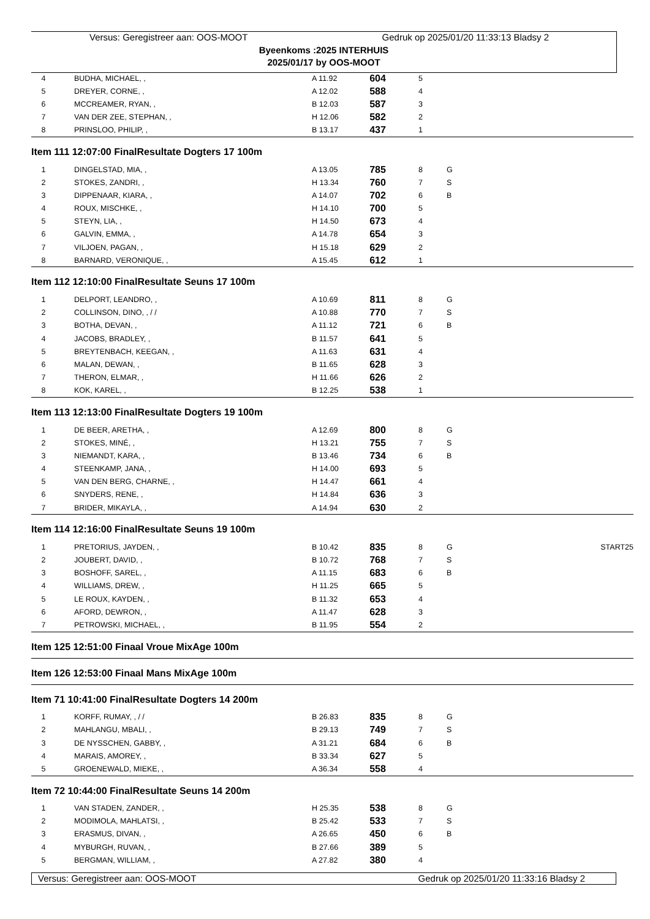Versus: Geregistreer aan: OOS-MOOT Gedruk op 2025/01/20 11:33:13 Bladsy 2
Byeenkoms :2025 INTERHUIS
2025/01/17 by OOS-MOOT
| 4 | | BUDHA, MICHAEL, , | A 11.92 | 604 | 5 | | |
| 5 | | DREYER, CORNE, , | A 12.02 | 588 | 4 | | |
| 6 | | MCCREAMER, RYAN, , | B 12.03 | 587 | 3 | | |
| 7 | | VAN DER ZEE, STEPHAN, , | H 12.06 | 582 | 2 | | |
| 8 | | PRINSLOO, PHILIP, , | B 13.17 | 437 | 1 | | |
| Item 111 12:07:00 FinalResultate Dogters 17 100m | | | | | | | |
| 1 | | DINGELSTAD, MIA, , | A 13.05 | 785 | 8 | G | |
| 2 | | STOKES, ZANDRI, , | H 13.34 | 760 | 7 | S | |
| 3 | | DIPPENAAR, KIARA, , | A 14.07 | 702 | 6 | B | |
| 4 | | ROUX, MISCHKE, , | H 14.10 | 700 | 5 | | |
| 5 | | STEYN, LIA, , | H 14.50 | 673 | 4 | | |
| 6 | | GALVIN, EMMA, , | A 14.78 | 654 | 3 | | |
| 7 | | VILJOEN, PAGAN, , | H 15.18 | 629 | 2 | | |
| 8 | | BARNARD, VERONIQUE, , | A 15.45 | 612 | 1 | | |
| Item 112 12:10:00 FinalResultate Seuns 17 100m | | | | | | | |
| 1 | | DELPORT, LEANDRO, , | A 10.69 | 811 | 8 | G | |
| 2 | | COLLINSON, DINO, , / / | A 10.88 | 770 | 7 | S | |
| 3 | | BOTHA, DEVAN, , | A 11.12 | 721 | 6 | B | |
| 4 | | JACOBS, BRADLEY, , | B 11.57 | 641 | 5 | | |
| 5 | | BREYTENBACH, KEEGAN, , | A 11.63 | 631 | 4 | | |
| 6 | | MALAN, DEWAN, , | B 11.65 | 628 | 3 | | |
| 7 | | THERON, ELMAR, , | H 11.66 | 626 | 2 | | |
| 8 | | KOK, KAREL, , | B 12.25 | 538 | 1 | | |
| Item 113 12:13:00 FinalResultate Dogters 19 100m | | | | | | | |
| 1 | | DE BEER, ARETHA, , | A 12.69 | 800 | 8 | G | |
| 2 | | STOKES, MINÉ, , | H 13.21 | 755 | 7 | S | |
| 3 | | NIEMANDT, KARA, , | B 13.46 | 734 | 6 | B | |
| 4 | | STEENKAMP, JANA, , | H 14.00 | 693 | 5 | | |
| 5 | | VAN DEN BERG, CHARNE, , | H 14.47 | 661 | 4 | | |
| 6 | | SNYDERS, RENE, , | H 14.84 | 636 | 3 | | |
| 7 | | BRIDER, MIKAYLA, , | A 14.94 | 630 | 2 | | |
| Item 114 12:16:00 FinalResultate Seuns 19 100m | | | | | | | |
| 1 | | PRETORIUS, JAYDEN, , | B 10.42 | 835 | 8 | G | START25 |
| 2 | | JOUBERT, DAVID, , | B 10.72 | 768 | 7 | S | |
| 3 | | BOSHOFF, SAREL, , | A 11.15 | 683 | 6 | B | |
| 4 | | WILLIAMS, DREW, , | H 11.25 | 665 | 5 | | |
| 5 | | LE ROUX, KAYDEN, , | B 11.32 | 653 | 4 | | |
| 6 | | AFORD, DEWRON, , | A 11.47 | 628 | 3 | | |
| 7 | | PETROWSKI, MICHAEL, , | B 11.95 | 554 | 2 | | |
| Item 125 12:51:00 Finaal Vroue MixAge 100m | | | | | | | |
| Item 126 12:53:00 Finaal Mans MixAge 100m | | | | | | | |
| Item 71 10:41:00 FinalResultate Dogters 14 200m | | | | | | | |
| 1 | | KORFF, RUMAY, , / / | B 26.83 | 835 | 8 | G | |
| 2 | | MAHLANGU, MBALI, , | B 29.13 | 749 | 7 | S | |
| 3 | | DE NYSSCHEN, GABBY, , | A 31.21 | 684 | 6 | B | |
| 4 | | MARAIS, AMOREY, , | B 33.34 | 627 | 5 | | |
| 5 | | GROENEWALD, MIEKE, , | A 36.34 | 558 | 4 | | |
| Item 72 10:44:00 FinalResultate Seuns 14 200m | | | | | | | |
| 1 | | VAN STADEN, ZANDER, , | H 25.35 | 538 | 8 | G | |
| 2 | | MODIMOLA, MAHLATSI, , | B 25.42 | 533 | 7 | S | |
| 3 | | ERASMUS, DIVAN, , | A 26.65 | 450 | 6 | B | |
| 4 | | MYBURGH, RUVAN, , | B 27.66 | 389 | 5 | | |
| 5 | | BERGMAN, WILLIAM, , | A 27.82 | 380 | 4 | | |
Versus: Geregistreer aan: OOS-MOOT Gedruk op 2025/01/20 11:33:16 Bladsy 2